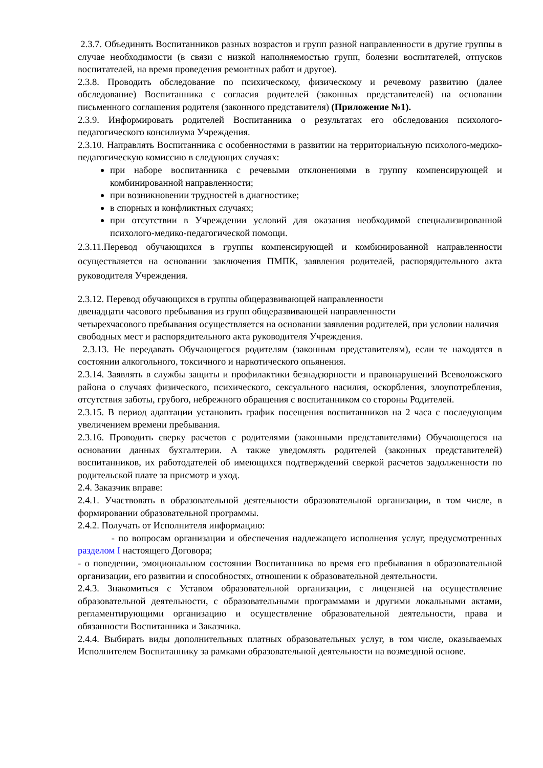2.3.7. Объединять Воспитанников разных возрастов и групп разной направленности в другие группы в случае необходимости (в связи с низкой наполняемостью групп, болезни воспитателей, отпусков воспитателей, на время проведения ремонтных работ и другое).
2.3.8. Проводить обследование по психическому, физическому и речевому развитию (далее обследование) Воспитанника с согласия родителей (законных представителей) на основании письменного соглашения родителя (законного представителя) (Приложение №1).
2.3.9. Информировать родителей Воспитанника о результатах его обследования психолого-педагогического консилиума Учреждения.
2.3.10. Направлять Воспитанника с особенностями в развитии на территориальную психолого-медико-педагогическую комиссию в следующих случаях:
при наборе воспитанника с речевыми отклонениями в группу компенсирующей и комбинированной направленности;
при возникновении трудностей в диагностике;
в спорных и конфликтных случаях;
при отсутствии в Учреждении условий для оказания необходимой специализированной психолого-медико-педагогической помощи.
2.3.11.Перевод обучающихся в группы компенсирующей и комбинированной направленности осуществляется на основании заключения ПМПК, заявления родителей, распорядительного акта руководителя Учреждения.
2.3.12. Перевод обучающихся в группы общеразвивающей направленности
двенадцати часового пребывания из групп общеразвивающей направленности
четырехчасового пребывания осуществляется на основании заявления родителей, при условии наличия свободных мест и распорядительного акта руководителя Учреждения.
2.3.13. Не передавать Обучающегося родителям (законным представителям), если те находятся в состоянии алкогольного, токсичного и наркотического опьянения.
2.3.14. Заявлять в службы защиты и профилактики безнадзорности и правонарушений Всеволожского района о случаях физического, психического, сексуального насилия, оскорбления, злоупотребления, отсутствия заботы, грубого, небрежного обращения с воспитанником со стороны Родителей.
2.3.15. В период адаптации установить график посещения воспитанников на 2 часа с последующим увеличением времени пребывания.
2.3.16. Проводить сверку расчетов с родителями (законными представителями) Обучающегося на основании данных бухгалтерии. А также уведомлять родителей (законных представителей) воспитанников, их работодателей об имеющихся подтверждений сверкой расчетов задолженности по родительской плате за присмотр и уход.
2.4. Заказчик вправе:
2.4.1. Участвовать в образовательной деятельности образовательной организации, в том числе, в формировании образовательной программы.
2.4.2. Получать от Исполнителя информацию:
- по вопросам организации и обеспечения надлежащего исполнения услуг, предусмотренных разделом I настоящего Договора;
- о поведении, эмоциональном состоянии Воспитанника во время его пребывания в образовательной организации, его развитии и способностях, отношении к образовательной деятельности.
2.4.3. Знакомиться с Уставом образовательной организации, с лицензией на осуществление образовательной деятельности, с образовательными программами и другими локальными актами, регламентирующими организацию и осуществление образовательной деятельности, права и обязанности Воспитанника и Заказчика.
2.4.4. Выбирать виды дополнительных платных образовательных услуг, в том числе, оказываемых Исполнителем Воспитаннику за рамками образовательной деятельности на возмездной основе.